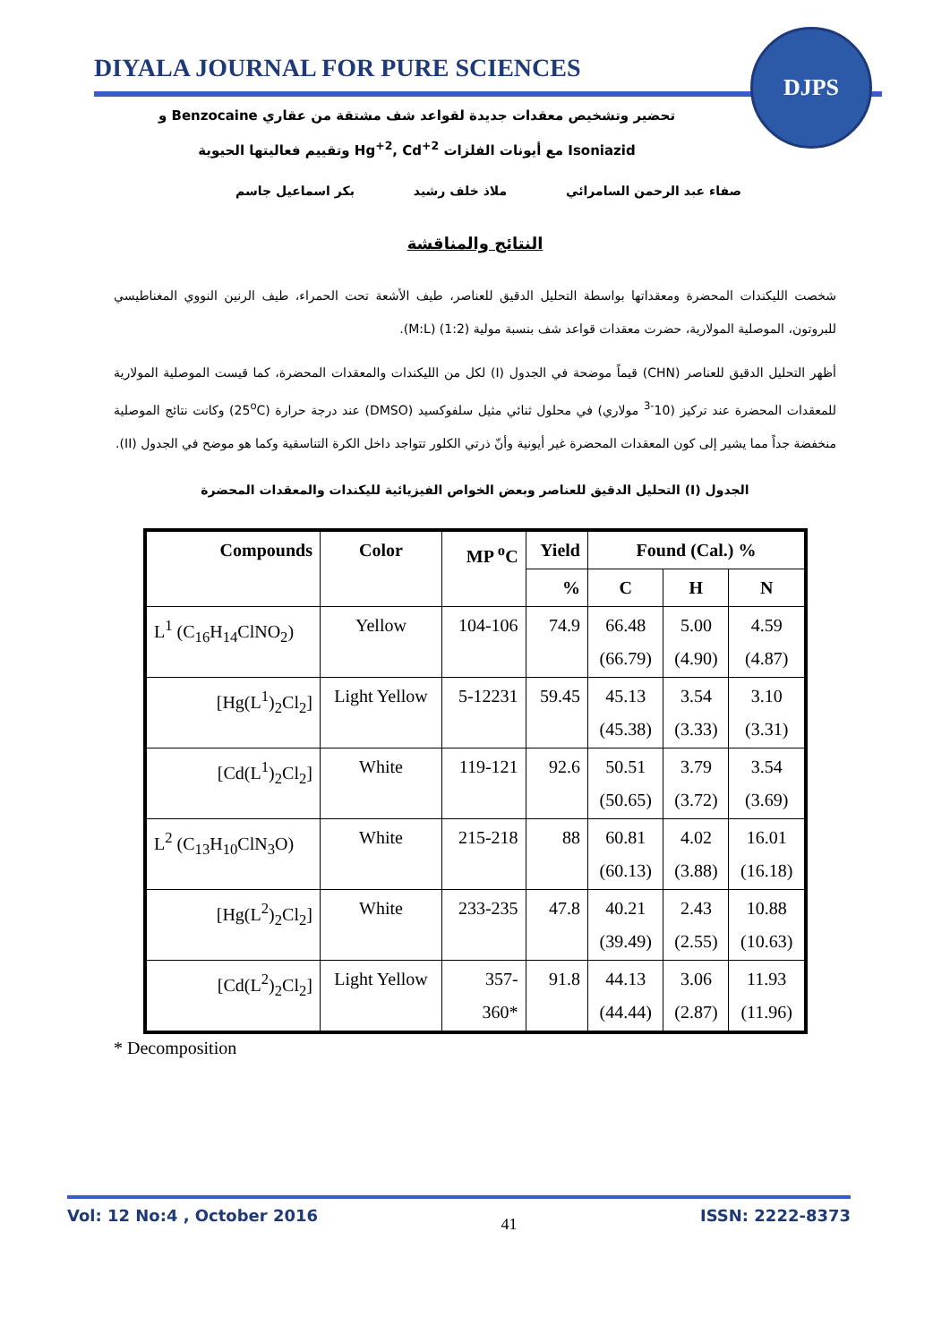DIYALA JOURNAL FOR PURE SCIENCES
DJPS
تحضير وتشخيص معقدات جديدة لقواعد شف مشتقة من عقاري Benzocaine و
Isoniazid مع أيونات الفلزات Hg<sup>+2</sup>, Cd<sup>+2</sup> وتقييم فعاليتها الحيوية
صفاء عبد الرحمن السامرائي ملاذ خلف رشيد بكر اسماعيل جاسم
النتائج والمناقشة
شخصت الليكندات المحضرة ومعقداتها بواسطة التحليل الدقيق للعناصر، طيف الأشعة تحت الحمراء، طيف الرنين النووي المغناطيسي للبروتون، الموصلية المولارية، حضرت معقدات قواعد شف بنسبة مولية (1:2) (M:L).
أظهر التحليل الدقيق للعناصر (CHN) قيماً موضحة في الجدول (I) لكل من الليكندات والمعقدات المحضرة، كما قيست الموصلية المولارية للمعقدات المحضرة عند تركيز (10<sup>-3</sup> مولاري) في محلول ثنائي مثيل سلفوكسيد (DMSO) عند درجة حرارة (25<sup>o</sup>C) وكانت نتائج الموصلية منخفضة جداً مما يشير إلى كون المعقدات المحضرة غير أيونية وأنّ ذرتي الكلور تتواجد داخل الكرة التناسقية وكما هو موضح في الجدول (II).
الجدول (I) التحليل الدقيق للعناصر وبعض الخواص الفيزيائية لليكندات والمعقدات المحضرة
| Compounds | Color | MP <sup>o</sup>C | Yield | Found (Cal.) % | | |
| --- | --- | --- | --- | --- | --- | --- |
| | | | % | C | H | N |
| L<sup>1</sup> (C<sub>16</sub>H<sub>14</sub>ClNO<sub>2</sub>) | Yellow | 104-106 | 74.9 | 66.48 (66.79) | 5.00 (4.90) | 4.59 (4.87) |
| [Hg(L<sup>1</sup>)<sub>2</sub>Cl<sub>2</sub>] | Light Yellow | 5-12231 | 59.45 | 45.13 (45.38) | 3.54 (3.33) | 3.10 (3.31) |
| [Cd(L<sup>1</sup>)<sub>2</sub>Cl<sub>2</sub>] | White | 119-121 | 92.6 | 50.51 (50.65) | 3.79 (3.72) | 3.54 (3.69) |
| L<sup>2</sup> (C<sub>13</sub>H<sub>10</sub>ClN<sub>3</sub>O) | White | 215-218 | 88 | 60.81 (60.13) | 4.02 (3.88) | 16.01 (16.18) |
| [Hg(L<sup>2</sup>)<sub>2</sub>Cl<sub>2</sub>] | White | 233-235 | 47.8 | 40.21 (39.49) | 2.43 (2.55) | 10.88 (10.63) |
| [Cd(L<sup>2</sup>)<sub>2</sub>Cl<sub>2</sub>] | Light Yellow | 357- 360* | 91.8 | 44.13 (44.44) | 3.06 (2.87) | 11.93 (11.96) |
* Decomposition
Vol: 12 No:4 , October 2016 41 ISSN: 2222-8373